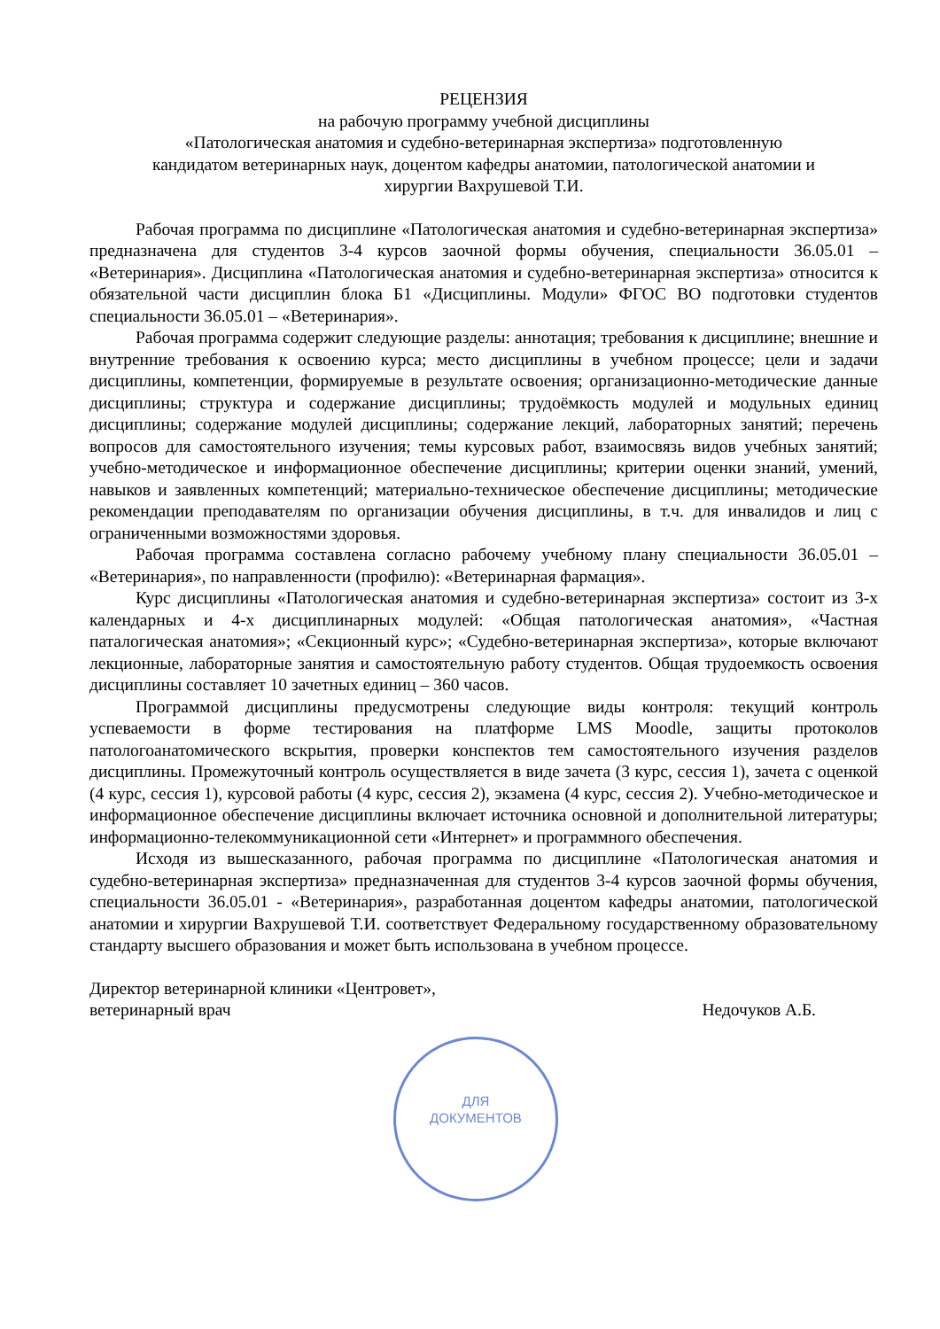РЕЦЕНЗИЯ
на рабочую программу учебной дисциплины
«Патологическая анатомия и судебно-ветеринарная экспертиза» подготовленную
кандидатом ветеринарных наук, доцентом кафедры анатомии, патологической анатомии и
хирургии Вахрушевой Т.И.
Рабочая программа по дисциплине «Патологическая анатомия и судебно-ветеринарная экспертиза» предназначена для студентов 3-4 курсов заочной формы обучения, специальности 36.05.01 – «Ветеринария». Дисциплина «Патологическая анатомия и судебно-ветеринарная экспертиза» относится к обязательной части дисциплин блока Б1 «Дисциплины. Модули» ФГОС ВО подготовки студентов специальности 36.05.01 – «Ветеринария».
Рабочая программа содержит следующие разделы: аннотация; требования к дисциплине; внешние и внутренние требования к освоению курса; место дисциплины в учебном процессе; цели и задачи дисциплины, компетенции, формируемые в результате освоения; организационно-методические данные дисциплины; структура и содержание дисциплины; трудоёмкость модулей и модульных единиц дисциплины; содержание модулей дисциплины; содержание лекций, лабораторных занятий; перечень вопросов для самостоятельного изучения; темы курсовых работ, взаимосвязь видов учебных занятий; учебно-методическое и информационное обеспечение дисциплины; критерии оценки знаний, умений, навыков и заявленных компетенций; материально-техническое обеспечение дисциплины; методические рекомендации преподавателям по организации обучения дисциплины, в т.ч. для инвалидов и лиц с ограниченными возможностями здоровья.
Рабочая программа составлена согласно рабочему учебному плану специальности 36.05.01 – «Ветеринария», по направленности (профилю): «Ветеринарная фармация».
Курс дисциплины «Патологическая анатомия и судебно-ветеринарная экспертиза» состоит из 3-х календарных и 4-х дисциплинарных модулей: «Общая патологическая анатомия», «Частная паталогическая анатомия»; «Секционный курс»; «Судебно-ветеринарная экспертиза», которые включают лекционные, лабораторные занятия и самостоятельную работу студентов. Общая трудоемкость освоения дисциплины составляет 10 зачетных единиц – 360 часов.
Программой дисциплины предусмотрены следующие виды контроля: текущий контроль успеваемости в форме тестирования на платформе LMS Moodle, защиты протоколов патологоанатомического вскрытия, проверки конспектов тем самостоятельного изучения разделов дисциплины. Промежуточный контроль осуществляется в виде зачета (3 курс, сессия 1), зачета с оценкой (4 курс, сессия 1), курсовой работы (4 курс, сессия 2), экзамена (4 курс, сессия 2). Учебно-методическое и информационное обеспечение дисциплины включает источника основной и дополнительной литературы; информационно-телекоммуникационной сети «Интернет» и программного обеспечения.
Исходя из вышесказанного, рабочая программа по дисциплине «Патологическая анатомия и судебно-ветеринарная экспертиза» предназначенная для студентов 3-4 курсов заочной формы обучения, специальности 36.05.01 - «Ветеринария», разработанная доцентом кафедры анатомии, патологической анатомии и хирургии Вахрушевой Т.И. соответствует Федеральному государственному образовательному стандарту высшего образования и может быть использована в учебном процессе.
Директор ветеринарной клиники «Центровет»,
ветеринарный врач
Недочуков А.Б.
ДЛЯ
ДОКУМЕНТОВ